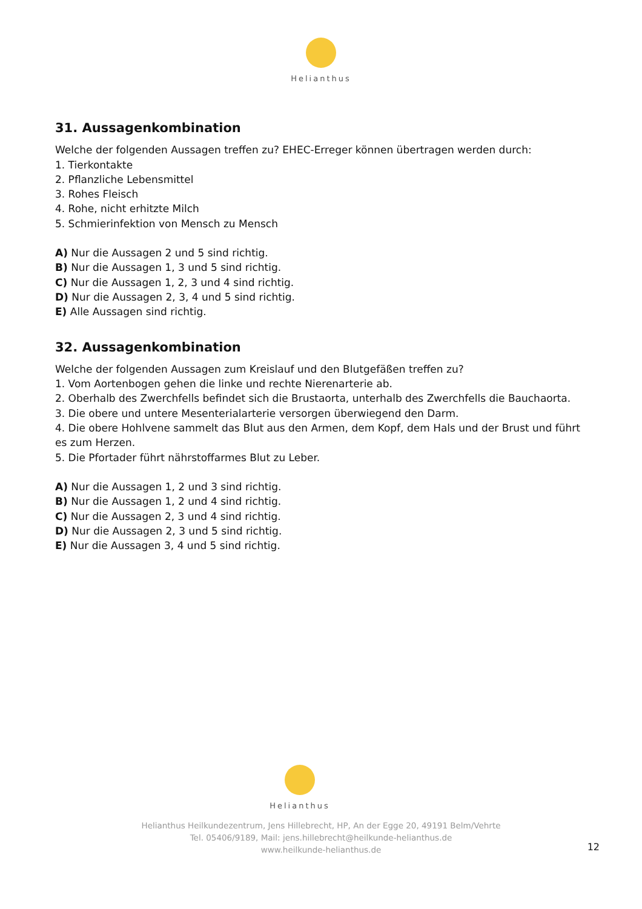Helianthus
31. Aussagenkombination
Welche der folgenden Aussagen treffen zu? EHEC-Erreger können übertragen werden durch:
1. Tierkontakte
2. Pflanzliche Lebensmittel
3. Rohes Fleisch
4. Rohe, nicht erhitzte Milch
5. Schmierinfektion von Mensch zu Mensch
A) Nur die Aussagen 2 und 5 sind richtig.
B) Nur die Aussagen 1, 3 und 5 sind richtig.
C) Nur die Aussagen 1, 2, 3 und 4 sind richtig.
D) Nur die Aussagen 2, 3, 4 und 5 sind richtig.
E) Alle Aussagen sind richtig.
32. Aussagenkombination
Welche der folgenden Aussagen zum Kreislauf und den Blutgefäßen treffen zu?
1. Vom Aortenbogen gehen die linke und rechte Nierenarterie ab.
2. Oberhalb des Zwerchfells befindet sich die Brustaorta, unterhalb des Zwerchfells die Bauchaorta.
3. Die obere und untere Mesenterialarterie versorgen überwiegend den Darm.
4. Die obere Hohlvene sammelt das Blut aus den Armen, dem Kopf, dem Hals und der Brust und führt es zum Herzen.
5. Die Pfortader führt nährstoffarmes Blut zu Leber.
A) Nur die Aussagen 1, 2 und 3 sind richtig.
B) Nur die Aussagen 1, 2 und 4 sind richtig.
C) Nur die Aussagen 2, 3 und 4 sind richtig.
D) Nur die Aussagen 2, 3 und 5 sind richtig.
E) Nur die Aussagen 3, 4 und 5 sind richtig.
Helianthus
Helianthus Heilkundezentrum, Jens Hillebrecht, HP, An der Egge 20, 49191 Belm/Vehrte
Tel. 05406/9189, Mail: jens.hillebrecht@heilkunde-helianthus.de
www.heilkunde-helianthus.de
12